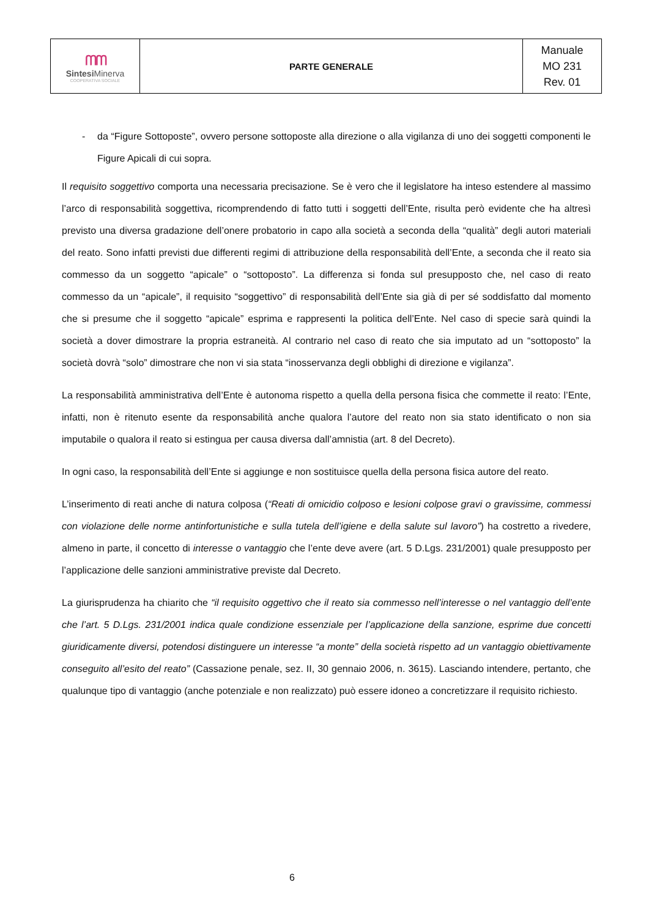| ᗰᗰ Sintesi Minerva COOPERATIVA SOCIALE | PARTE GENERALE | Manuale MO 231 Rev. 01 |
- da “Figure Sottoposte”, ovvero persone sottoposte alla direzione o alla vigilanza di uno dei soggetti componenti le Figure Apicali di cui sopra.
Il requisito soggettivo comporta una necessaria precisazione. Se è vero che il legislatore ha inteso estendere al massimo l’arco di responsabilità soggettiva, ricomprendendo di fatto tutti i soggetti dell’Ente, risulta però evidente che ha altresì previsto una diversa gradazione dell’onere probatorio in capo alla società a seconda della “qualità” degli autori materiali del reato. Sono infatti previsti due differenti regimi di attribuzione della responsabilità dell’Ente, a seconda che il reato sia commesso da un soggetto “apicale” o “sottoposto”. La differenza si fonda sul presupposto che, nel caso di reato commesso da un “apicale”, il requisito “soggettivo” di responsabilità dell’Ente sia già di per sé soddisfatto dal momento che si presume che il soggetto “apicale” esprima e rappresenti la politica dell’Ente. Nel caso di specie sarà quindi la società a dover dimostrare la propria estraneità. Al contrario nel caso di reato che sia imputato ad un “sottoposto” la società dovrà “solo” dimostrare che non vi sia stata “inosservanza degli obblighi di direzione e vigilanza”.
La responsabilità amministrativa dell’Ente è autonoma rispetto a quella della persona fisica che commette il reato: l’Ente, infatti, non è ritenuto esente da responsabilità anche qualora l’autore del reato non sia stato identificato o non sia imputabile o qualora il reato si estingua per causa diversa dall’amnistia (art. 8 del Decreto).
In ogni caso, la responsabilità dell’Ente si aggiunge e non sostituisce quella della persona fisica autore del reato.
L’inserimento di reati anche di natura colposa (“Reati di omicidio colposo e lesioni colpose gravi o gravissime, commessi con violazione delle norme antinfortunistiche e sulla tutela dell’igiene e della salute sul lavoro”) ha costretto a rivedere, almeno in parte, il concetto di interesse o vantaggio che l’ente deve avere (art. 5 D.Lgs. 231/2001) quale presupposto per l’applicazione delle sanzioni amministrative previste dal Decreto.
La giurisprudenza ha chiarito che “il requisito oggettivo che il reato sia commesso nell’interesse o nel vantaggio dell’ente che l’art. 5 D.Lgs. 231/2001 indica quale condizione essenziale per l’applicazione della sanzione, esprime due concetti giuridicamente diversi, potendosi distinguere un interesse “a monte” della società rispetto ad un vantaggio obiettivamente conseguito all’esito del reato” (Cassazione penale, sez. II, 30 gennaio 2006, n. 3615). Lasciando intendere, pertanto, che qualunque tipo di vantaggio (anche potenziale e non realizzato) può essere idoneo a concretizzare il requisito richiesto.
6